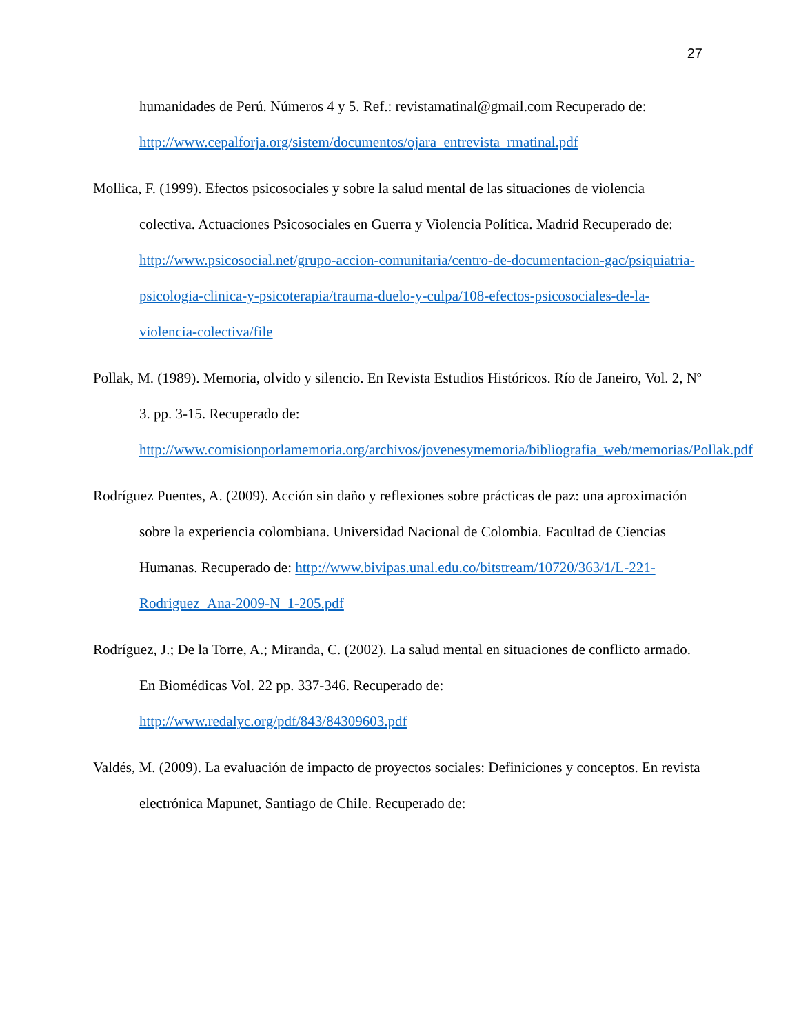27
humanidades de Perú. Números 4 y 5. Ref.: revistamatinal@gmail.com Recuperado de: http://www.cepalforja.org/sistem/documentos/ojara_entrevista_rmatinal.pdf
Mollica, F. (1999). Efectos psicosociales y sobre la salud mental de las situaciones de violencia colectiva. Actuaciones Psicosociales en Guerra y Violencia Política. Madrid Recuperado de: http://www.psicosocial.net/grupo-accion-comunitaria/centro-de-documentacion-gac/psiquiatria-psicologia-clinica-y-psicoterapia/trauma-duelo-y-culpa/108-efectos-psicosociales-de-la-violencia-colectiva/file
Pollak, M. (1989). Memoria, olvido y silencio. En Revista Estudios Históricos. Río de Janeiro, Vol. 2, Nº 3. pp. 3-15. Recuperado de: http://www.comisionporlamemoria.org/archivos/jovenesymemoria/bibliografia_web/memorias/Pollak.pdf
Rodríguez Puentes, A. (2009). Acción sin daño y reflexiones sobre prácticas de paz: una aproximación sobre la experiencia colombiana. Universidad Nacional de Colombia. Facultad de Ciencias Humanas. Recuperado de: http://www.bivipas.unal.edu.co/bitstream/10720/363/1/L-221-Rodriguez_Ana-2009-N_1-205.pdf
Rodríguez, J.; De la Torre, A.; Miranda, C. (2002). La salud mental en situaciones de conflicto armado. En Biomédicas Vol. 22 pp. 337-346. Recuperado de: http://www.redalyc.org/pdf/843/84309603.pdf
Valdés, M. (2009). La evaluación de impacto de proyectos sociales: Definiciones y conceptos. En revista electrónica Mapunet, Santiago de Chile. Recuperado de: